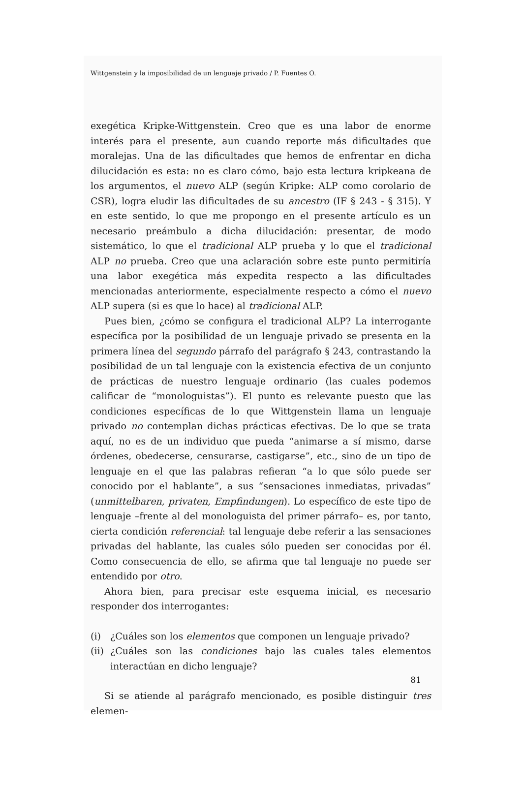Wittgenstein y la imposibilidad de un lenguaje privado / P. Fuentes O.
exegética Kripke-Wittgenstein. Creo que es una labor de enorme interés para el presente, aun cuando reporte más dificultades que moralejas. Una de las dificultades que hemos de enfrentar en dicha dilucidación es esta: no es claro cómo, bajo esta lectura kripkeana de los argumentos, el nuevo ALP (según Kripke: ALP como corolario de CSR), logra eludir las dificultades de su ancestro (IF § 243 - § 315). Y en este sentido, lo que me propongo en el presente artículo es un necesario preámbulo a dicha dilucidación: presentar, de modo sistemático, lo que el tradicional ALP prueba y lo que el tradicional ALP no prueba. Creo que una aclaración sobre este punto permitiría una labor exegética más expedita respecto a las dificultades mencionadas anteriormente, especialmente respecto a cómo el nuevo ALP supera (si es que lo hace) al tradicional ALP.
Pues bien, ¿cómo se configura el tradicional ALP? La interrogante específica por la posibilidad de un lenguaje privado se presenta en la primera línea del segundo párrafo del parágrafo § 243, contrastando la posibilidad de un tal lenguaje con la existencia efectiva de un conjunto de prácticas de nuestro lenguaje ordinario (las cuales podemos calificar de “monologuistas”). El punto es relevante puesto que las condiciones específicas de lo que Wittgenstein llama un lenguaje privado no contemplan dichas prácticas efectivas. De lo que se trata aquí, no es de un individuo que pueda “animarse a sí mismo, darse órdenes, obedecerse, censurarse, castigarse”, etc., sino de un tipo de lenguaje en el que las palabras refieran “a lo que sólo puede ser conocido por el hablante”, a sus “sensaciones inmediatas, privadas” (unmittelbaren, privaten, Empfindungen). Lo específico de este tipo de lenguaje –frente al del monologuista del primer párrafo– es, por tanto, cierta condición referencial: tal lenguaje debe referir a las sensaciones privadas del hablante, las cuales sólo pueden ser conocidas por él. Como consecuencia de ello, se afirma que tal lenguaje no puede ser entendido por otro.
Ahora bien, para precisar este esquema inicial, es necesario responder dos interrogantes:
(i) ¿Cuáles son los elementos que componen un lenguaje privado?
(ii) ¿Cuáles son las condiciones bajo las cuales tales elementos interactúan en dicho lenguaje?
Si se atiende al parágrafo mencionado, es posible distinguir tres elemen-
81